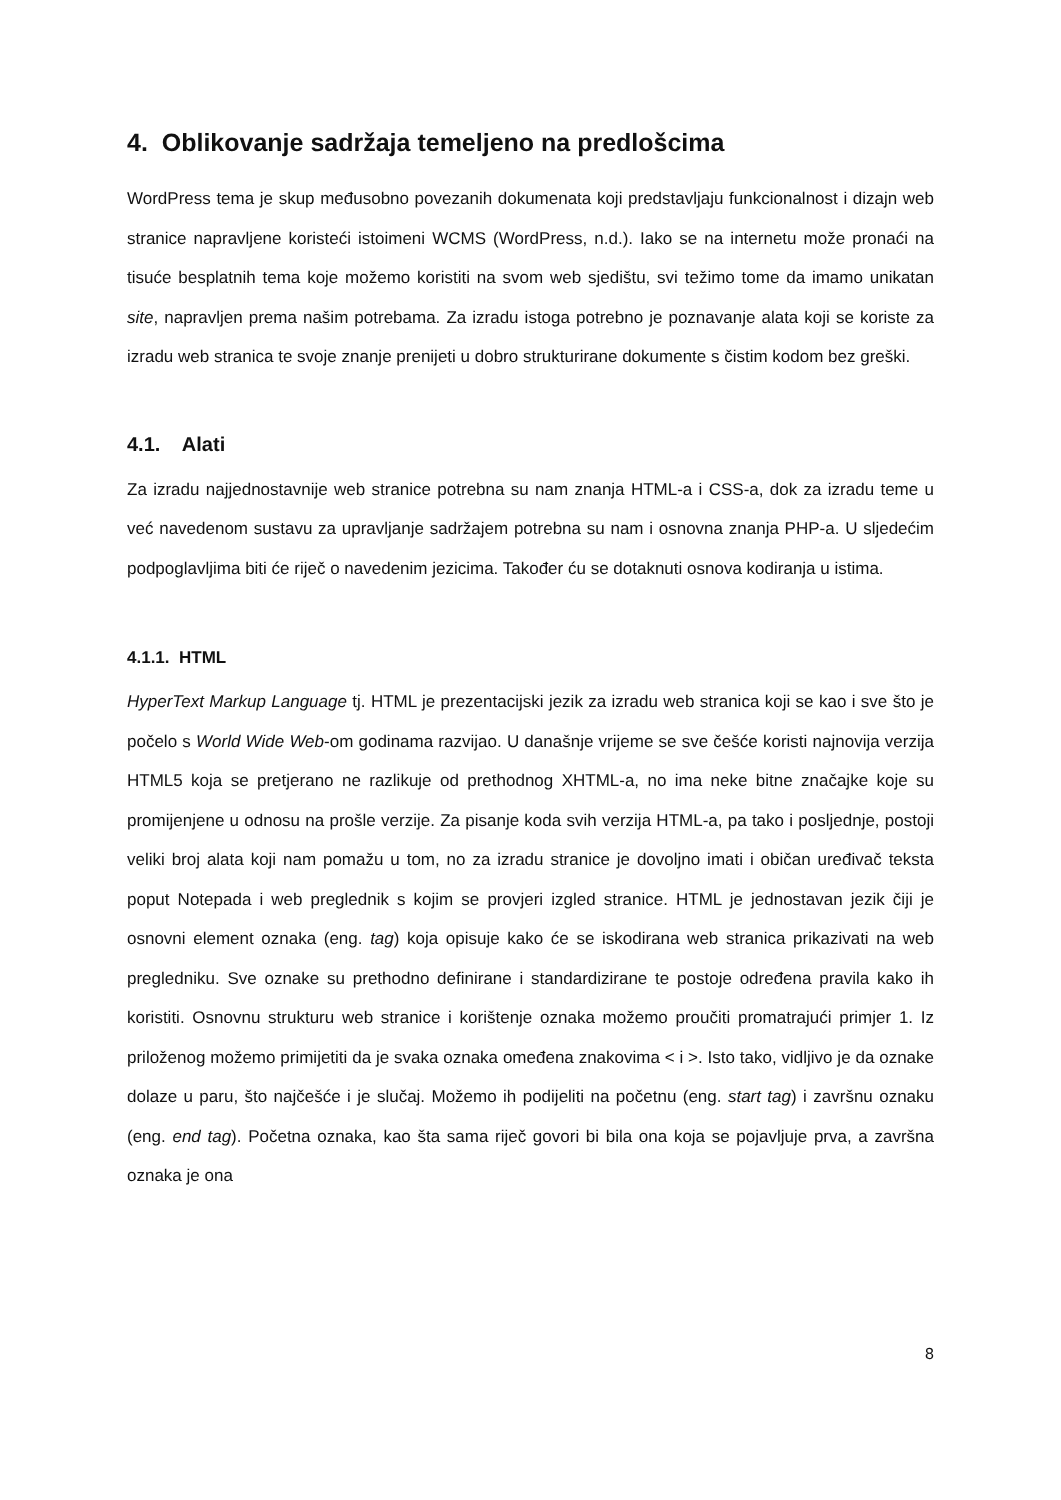4. Oblikovanje sadržaja temeljeno na predlošcima
WordPress tema je skup međusobno povezanih dokumenata koji predstavljaju funkcionalnost i dizajn web stranice napravljene koristeći istoimeni WCMS (WordPress, n.d.). Iako se na internetu može pronaći na tisuće besplatnih tema koje možemo koristiti na svom web sjedištu, svi težimo tome da imamo unikatan site, napravljen prema našim potrebama. Za izradu istoga potrebno je poznavanje alata koji se koriste za izradu web stranica te svoje znanje prenijeti u dobro strukturirane dokumente s čistim kodom bez greški.
4.1. Alati
Za izradu najjednostavnije web stranice potrebna su nam znanja HTML-a i CSS-a, dok za izradu teme u već navedenom sustavu za upravljanje sadržajem potrebna su nam i osnovna znanja PHP-a. U sljedećim podpoglavljima biti će riječ o navedenim jezicima. Također ću se dotaknuti osnova kodiranja u istima.
4.1.1. HTML
HyperText Markup Language tj. HTML je prezentacijski jezik za izradu web stranica koji se kao i sve što je počelo s World Wide Web-om godinama razvijao. U današnje vrijeme se sve češće koristi najnovija verzija HTML5 koja se pretjerano ne razlikuje od prethodnog XHTML-a, no ima neke bitne značajke koje su promijenjene u odnosu na prošle verzije. Za pisanje koda svih verzija HTML-a, pa tako i posljednje, postoji veliki broj alata koji nam pomažu u tom, no za izradu stranice je dovoljno imati i običan uređivač teksta poput Notepada i web preglednik s kojim se provjeri izgled stranice. HTML je jednostavan jezik čiji je osnovni element oznaka (eng. tag) koja opisuje kako će se iskodirana web stranica prikazivati na web pregledniku. Sve oznake su prethodno definirane i standardizirane te postoje određena pravila kako ih koristiti. Osnovnu strukturu web stranice i korištenje oznaka možemo proučiti promatrajući primjer 1. Iz priloženog možemo primijetiti da je svaka oznaka omeđena znakovima < i >. Isto tako, vidljivo je da oznake dolaze u paru, što najčešće i je slučaj. Možemo ih podijeliti na početnu (eng. start tag) i završnu oznaku (eng. end tag). Početna oznaka, kao šta sama riječ govori bi bila ona koja se pojavljuje prva, a završna oznaka je ona
8